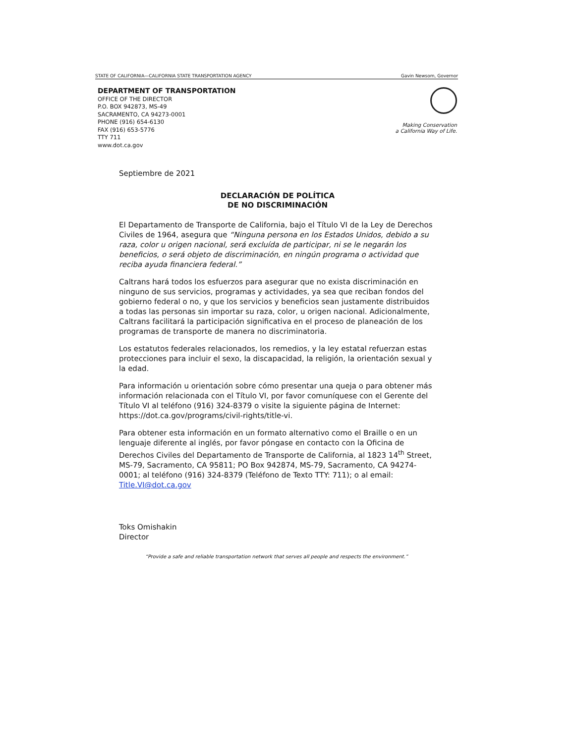STATE OF CALIFORNIA—CALIFORNIA STATE TRANSPORTATION AGENCY Gavin Newsom, Governor
DEPARTMENT OF TRANSPORTATION
OFFICE OF THE DIRECTOR
P.O. BOX 942873, MS-49
SACRAMENTO, CA 94273-0001
PHONE (916) 654-6130
FAX (916) 653-5776
TTY 711
www.dot.ca.gov
Making Conservation
a California Way of Life.
Septiembre de 2021
DECLARACIÓN DE POLÍTICA
DE NO DISCRIMINACIÓN
El Departamento de Transporte de California, bajo el Título VI de la Ley de Derechos Civiles de 1964, asegura que “Ninguna persona en los Estados Unidos, debido a su raza, color u origen nacional, será excluída de participar, ni se le negarán los beneficios, o será objeto de discriminación, en ningún programa o actividad que reciba ayuda financiera federal.”
Caltrans hará todos los esfuerzos para asegurar que no exista discriminación en ninguno de sus servicios, programas y actividades, ya sea que reciban fondos del gobierno federal o no, y que los servicios y beneficios sean justamente distribuidos a todas las personas sin importar su raza, color, u origen nacional. Adicionalmente, Caltrans facilitará la participación significativa en el proceso de planeación de los programas de transporte de manera no discriminatoria.
Los estatutos federales relacionados, los remedios, y la ley estatal refuerzan estas protecciones para incluir el sexo, la discapacidad, la religión, la orientación sexual y la edad.
Para información u orientación sobre cómo presentar una queja o para obtener más información relacionada con el Título VI, por favor comuníquese con el Gerente del Título VI al teléfono (916) 324-8379 o visite la siguiente página de Internet: https://dot.ca.gov/programs/civil-rights/title-vi.
Para obtener esta información en un formato alternativo como el Braille o en un lenguaje diferente al inglés, por favor póngase en contacto con la Oficina de Derechos Civiles del Departamento de Transporte de California, al 1823 14<sup>th</sup> Street, MS-79, Sacramento, CA 95811; PO Box 942874, MS-79, Sacramento, CA 94274-0001; al teléfono (916) 324-8379 (Teléfono de Texto TTY: 711); o al email: Title.VI@dot.ca.gov
Toks Omishakin
Director
“Provide a safe and reliable transportation network that serves all people and respects the environment.”